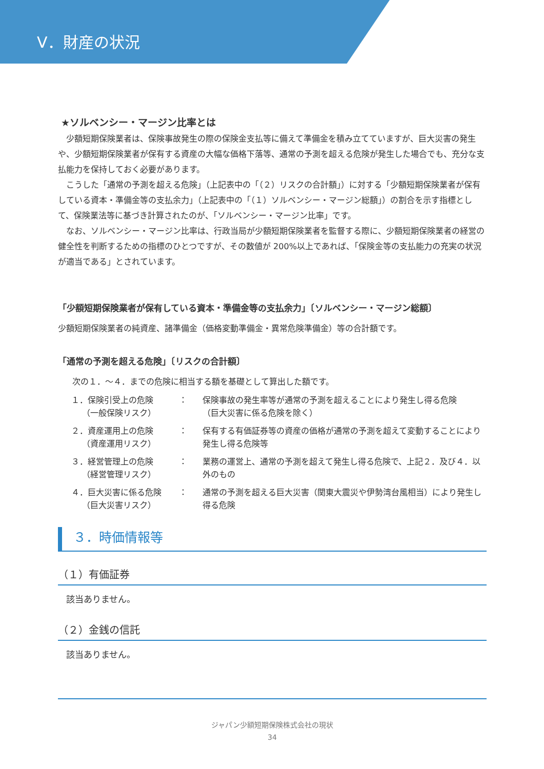Ⅴ．財産の状況
★ソルベンシー・マージン比率とは
少額短期保険業者は、保険事故発生の際の保険金支払等に備えて準備金を積み立てていますが、巨大災害の発生や、少額短期保険業者が保有する資産の大幅な価格下落等、通常の予測を超える危険が発生した場合でも、充分な支払能力を保持しておく必要があります。
こうした「通常の予測を超える危険」（上記表中の「（２）リスクの合計額」）に対する「少額短期保険業者が保有している資本・準備金等の支払余力」（上記表中の「（１）ソルベンシー・マージン総額」）の割合を示す指標として、保険業法等に基づき計算されたのが、「ソルベンシー・マージン比率」です。
なお、ソルベンシー・マージン比率は、行政当局が少額短期保険業者を監督する際に、少額短期保険業者の経営の健全性を判断するための指標のひとつですが、その数値が 200%以上であれば、「保険金等の支払能力の充実の状況が適当である」とされています。
「少額短期保険業者が保有している資本・準備金等の支払余力」〔ソルベンシー・マージン総額〕
少額短期保険業者の純資産、諸準備金（価格変動準備金・異常危険準備金）等の合計額です。
「通常の予測を超える危険」〔リスクの合計額〕
次の１．～４．までの危険に相当する額を基礎として算出した額です。
| １．保険引受上の危険 （一般保険リスク） | ： | 保険事故の発生率等が通常の予測を超えることにより発生し得る危険 （巨大災害に係る危険を除く） |
| ２．資産運用上の危険 （資産運用リスク） | ： | 保有する有価証券等の資産の価格が通常の予測を超えて変動することにより発生し得る危険等 |
| ３．経営管理上の危険 （経営管理リスク） | ： | 業務の運営上、通常の予測を超えて発生し得る危険で、上記２．及び４．以外のもの |
| ４．巨大災害に係る危険 （巨大災害リスク） | ： | 通常の予測を超える巨大災害（関東大震災や伊勢湾台風相当）により発生し得る危険 |
３．時価情報等
（１）有価証券
該当ありません。
（２）金銭の信託
該当ありません。
ジャパン少額短期保険株式会社の現状
34